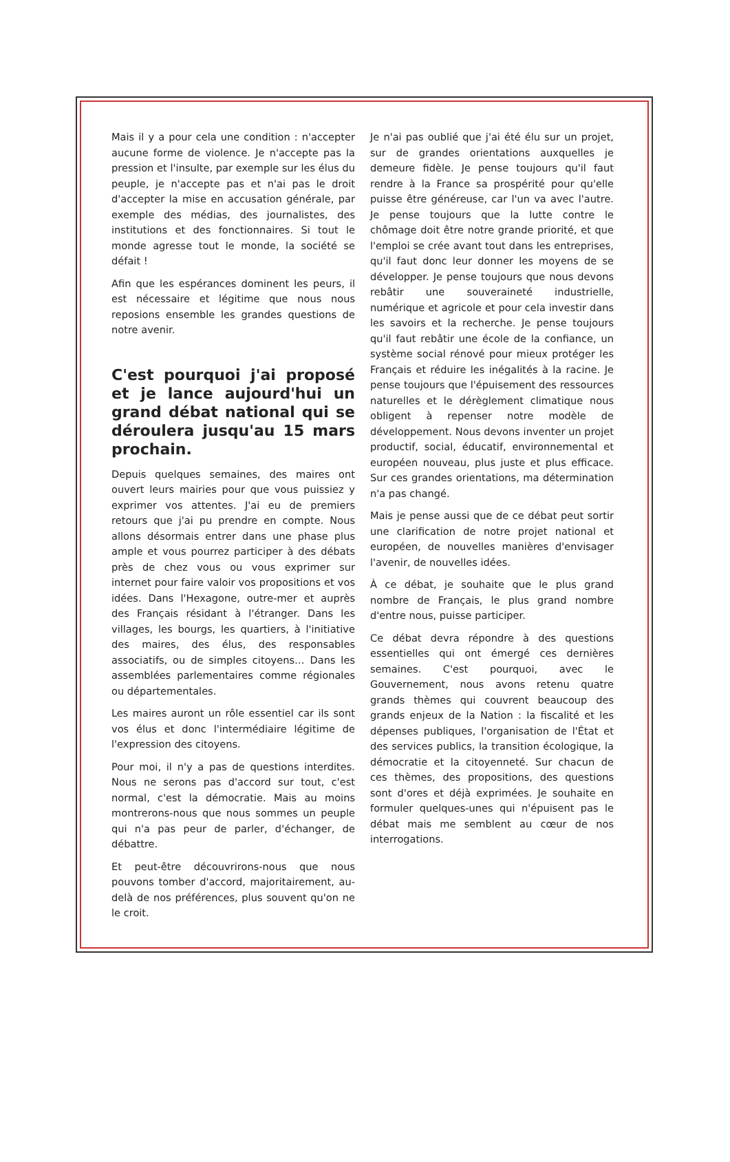Mais il y a pour cela une condition : n'accepter aucune forme de violence. Je n'accepte pas la pression et l'insulte, par exemple sur les élus du peuple, je n'accepte pas et n'ai pas le droit d'accepter la mise en accusation générale, par exemple des médias, des journalistes, des institutions et des fonctionnaires. Si tout le monde agresse tout le monde, la société se défait !
Afin que les espérances dominent les peurs, il est nécessaire et légitime que nous nous reposions ensemble les grandes questions de notre avenir.
C'est pourquoi j'ai proposé et je lance aujourd'hui un grand débat national qui se déroulera jusqu'au 15 mars prochain.
Depuis quelques semaines, des maires ont ouvert leurs mairies pour que vous puissiez y exprimer vos attentes. J'ai eu de premiers retours que j'ai pu prendre en compte. Nous allons désormais entrer dans une phase plus ample et vous pourrez participer à des débats près de chez vous ou vous exprimer sur internet pour faire valoir vos propositions et vos idées. Dans l'Hexagone, outre-mer et auprès des Français résidant à l'étranger. Dans les villages, les bourgs, les quartiers, à l'initiative des maires, des élus, des responsables associatifs, ou de simples citoyens… Dans les assemblées parlementaires comme régionales ou départementales.
Les maires auront un rôle essentiel car ils sont vos élus et donc l'intermédiaire légitime de l'expression des citoyens.
Pour moi, il n'y a pas de questions interdites. Nous ne serons pas d'accord sur tout, c'est normal, c'est la démocratie. Mais au moins montrerons-nous que nous sommes un peuple qui n'a pas peur de parler, d'échanger, de débattre.
Et peut-être découvrirons-nous que nous pouvons tomber d'accord, majoritairement, au-delà de nos préférences, plus souvent qu'on ne le croit.
Je n'ai pas oublié que j'ai été élu sur un projet, sur de grandes orientations auxquelles je demeure fidèle. Je pense toujours qu'il faut rendre à la France sa prospérité pour qu'elle puisse être généreuse, car l'un va avec l'autre. Je pense toujours que la lutte contre le chômage doit être notre grande priorité, et que l'emploi se crée avant tout dans les entreprises, qu'il faut donc leur donner les moyens de se développer. Je pense toujours que nous devons rebâtir une souveraineté industrielle, numérique et agricole et pour cela investir dans les savoirs et la recherche. Je pense toujours qu'il faut rebâtir une école de la confiance, un système social rénové pour mieux protéger les Français et réduire les inégalités à la racine. Je pense toujours que l'épuisement des ressources naturelles et le dérèglement climatique nous obligent à repenser notre modèle de développement. Nous devons inventer un projet productif, social, éducatif, environnemental et européen nouveau, plus juste et plus efficace. Sur ces grandes orientations, ma détermination n'a pas changé.
Mais je pense aussi que de ce débat peut sortir une clarification de notre projet national et européen, de nouvelles manières d'envisager l'avenir, de nouvelles idées.
À ce débat, je souhaite que le plus grand nombre de Français, le plus grand nombre d'entre nous, puisse participer.
Ce débat devra répondre à des questions essentielles qui ont émergé ces dernières semaines. C'est pourquoi, avec le Gouvernement, nous avons retenu quatre grands thèmes qui couvrent beaucoup des grands enjeux de la Nation : la fiscalité et les dépenses publiques, l'organisation de l'État et des services publics, la transition écologique, la démocratie et la citoyenneté. Sur chacun de ces thèmes, des propositions, des questions sont d'ores et déjà exprimées. Je souhaite en formuler quelques-unes qui n'épuisent pas le débat mais me semblent au cœur de nos interrogations.